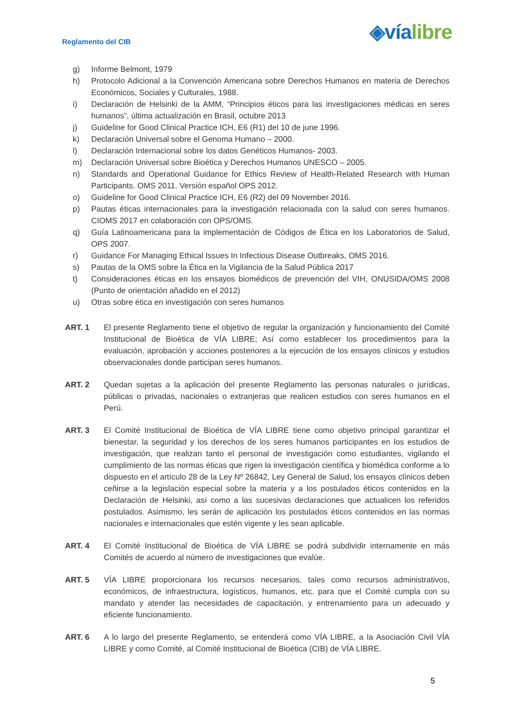Reglamento del CIB
◈víalibre
g) Informe Belmont, 1979
h) Protocolo Adicional a la Convención Americana sobre Derechos Humanos en materia de Derechos Económicos, Sociales y Culturales, 1988.
i) Declaración de Helsinki de la AMM, “Principios éticos para las investigaciones médicas en seres humanos”, última actualización en Brasil, octubre 2013
j) Guideline for Good Clinical Practice ICH, E6 (R1) del 10 de june 1996.
k) Declaración Universal sobre el Genoma Humano – 2000.
l) Declaración Internacional sobre los datos Genéticos Humanos- 2003.
m) Declaración Universal sobre Bioética y Derechos Humanos UNESCO – 2005.
n) Standards and Operational Guidance for Ethics Review of Health-Related Research with Human Participants. OMS 2011. Versión español OPS 2012.
o) Guideline for Good Clinical Practice ICH, E6 (R2) del 09 November 2016.
p) Pautas éticas internacionales para la investigación relacionada con la salud con seres humanos. CIOMS 2017 en colaboración con OPS/OMS.
q) Guía Latinoamericana para la implementación de Códigos de Ética en los Laboratorios de Salud, OPS 2007.
r) Guidance For Managing Ethical Issues In Infectious Disease Outbreaks, OMS 2016.
s) Pautas de la OMS sobre la Ética en la Vigilancia de la Salud Pública 2017
t) Consideraciones éticas en los ensayos biomédicos de prevención del VIH, ONUSIDA/OMS 2008 (Punto de orientación añadido en el 2012)
u) Otras sobre ética en investigación con seres humanos
ART. 1 El presente Reglamento tiene el objetivo de regular la organización y funcionamiento del Comité Institucional de Bioética de VÍA LIBRE; Así como establecer los procedimientos para la evaluación, aprobación y acciones posteriores a la ejecución de los ensayos clínicos y estudios observacionales donde participan seres humanos.
ART. 2 Quedan sujetas a la aplicación del presente Reglamento las personas naturales o jurídicas, públicas o privadas, nacionales o extranjeras que realicen estudios con seres humanos en el Perú.
ART. 3 El Comité Institucional de Bioética de VÍA LIBRE tiene como objetivo principal garantizar el bienestar, la seguridad y los derechos de los seres humanos participantes en los estudios de investigación, que realizan tanto el personal de investigación como estudiantes, vigilando el cumplimiento de las normas éticas que rigen la investigación científica y biomédica conforme a lo dispuesto en el artículo 28 de la Ley Nº 26842, Ley General de Salud, los ensayos clínicos deben ceñirse a la legislación especial sobre la materia y a los postulados éticos contenidos en la Declaración de Helsinki, así como a las sucesivas declaraciones que actualicen los referidos postulados. Asimismo, les serán de aplicación los postulados éticos contenidos en las normas nacionales e internacionales que estén vigente y les sean aplicable.
ART. 4 El Comité Institucional de Bioética de VÍA LIBRE se podrá subdividir internamente en más Comités de acuerdo al número de investigaciones que evalúe.
ART. 5 VÍA LIBRE proporcionara los recursos necesarios, tales como recursos administrativos, económicos, de infraestructura, logísticos, humanos, etc. para que el Comité cumpla con su mandato y atender las necesidades de capacitación, y entrenamiento para un adecuado y eficiente funcionamiento.
ART. 6 A lo largo del presente Reglamento, se entenderá como VÍA LIBRE, a la Asociación Civil VÍA LIBRE y como Comité, al Comité Institucional de Bioética (CIB) de VÍA LIBRE.
5